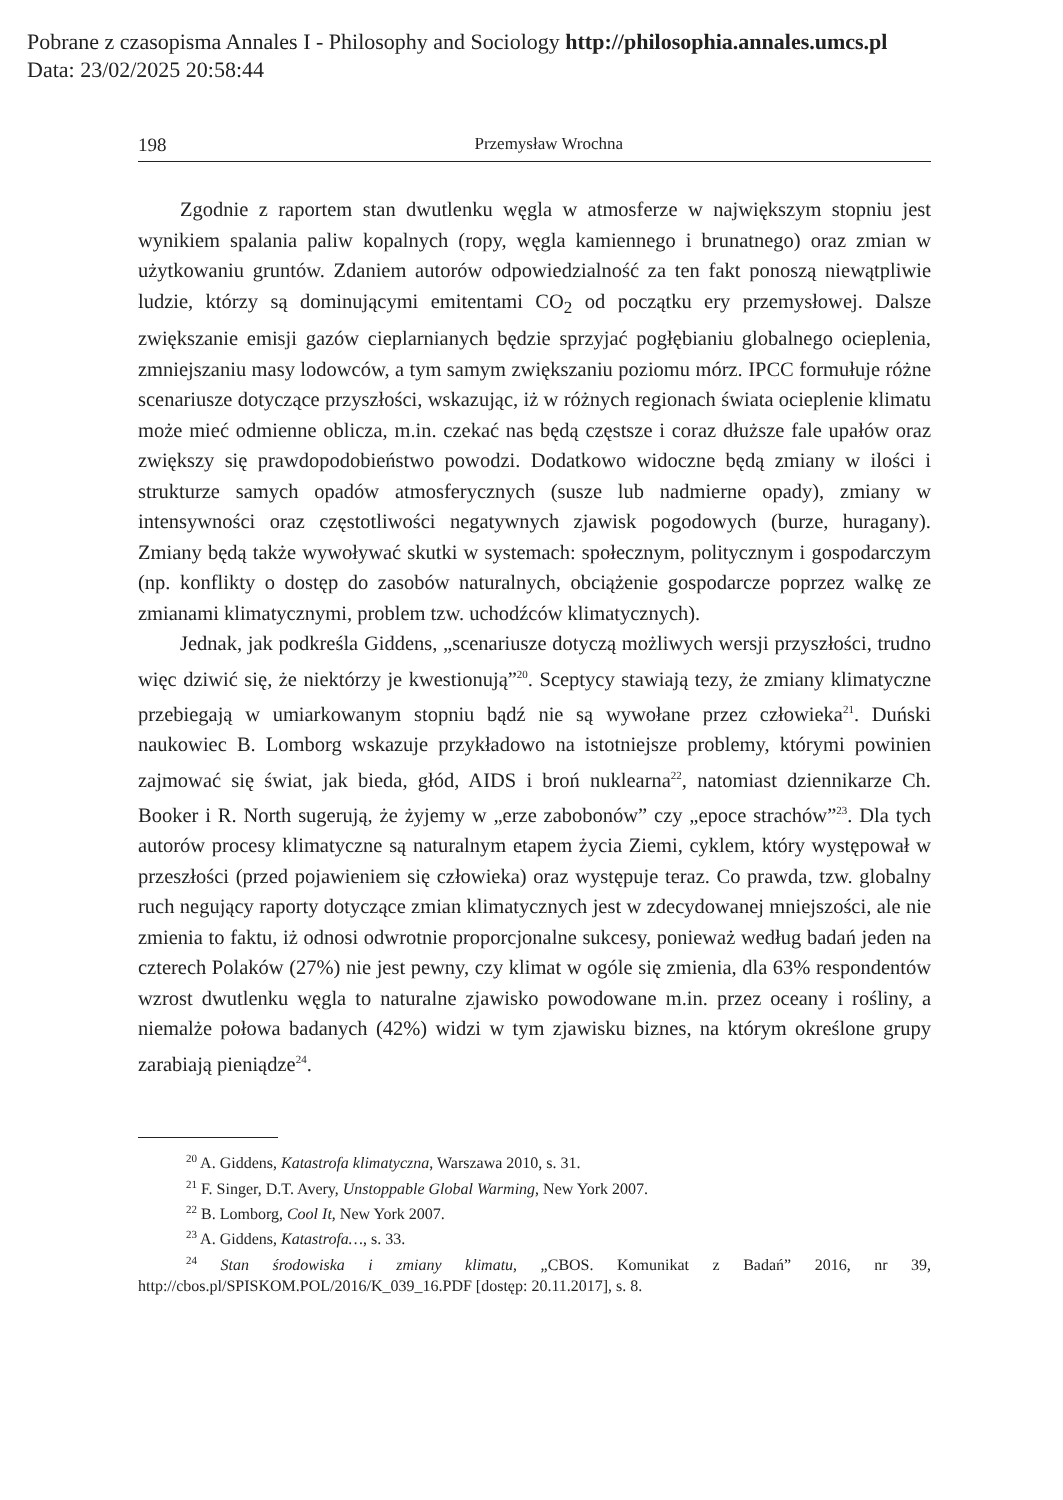Pobrane z czasopisma Annales I - Philosophy and Sociology http://philosophia.annales.umcs.pl
Data: 23/02/2025 20:58:44
198 Przemysław Wrochna
Zgodnie z raportem stan dwutlenku węgla w atmosferze w największym stopniu jest wynikiem spalania paliw kopalnych (ropy, węgla kamiennego i brunatnego) oraz zmian w użytkowaniu gruntów. Zdaniem autorów odpowiedzialność za ten fakt ponoszą niewątpliwie ludzie, którzy są dominującymi emitentami CO<sub>2</sub> od początku ery przemysłowej. Dalsze zwiększanie emisji gazów cieplarnianych będzie sprzyjać pogłębianiu globalnego ocieplenia, zmniejszaniu masy lodowców, a tym samym zwiększaniu poziomu mórz. IPCC formułuje różne scenariusze dotyczące przyszłości, wskazując, iż w różnych regionach świata ocieplenie klimatu może mieć odmienne oblicza, m.in. czekać nas będą częstsze i coraz dłuższe fale upałów oraz zwiększy się prawdopodobieństwo powodzi. Dodatkowo widoczne będą zmiany w ilości i strukturze samych opadów atmosferycznych (susze lub nadmierne opady), zmiany w intensywności oraz częstotliwości negatywnych zjawisk pogodowych (burze, huragany). Zmiany będą także wywoływać skutki w systemach: społecznym, politycznym i gospodarczym (np. konflikty o dostęp do zasobów naturalnych, obciążenie gospodarcze poprzez walkę ze zmianami klimatycznymi, problem tzw. uchodźców klimatycznych).
Jednak, jak podkreśla Giddens, „scenariusze dotyczą możliwych wersji przyszłości, trudno więc dziwić się, że niektórzy je kwestionują”<sup>20</sup>. Sceptycy stawiają tezy, że zmiany klimatyczne przebiegają w umiarkowanym stopniu bądź nie są wywołane przez człowieka<sup>21</sup>. Duński naukowiec B. Lomborg wskazuje przykładowo na istotniejsze problemy, którymi powinien zajmować się świat, jak bieda, głód, AIDS i broń nuklearna<sup>22</sup>, natomiast dziennikarze Ch. Booker i R. North sugerują, że żyjemy w „erze zabobonów” czy „epoce strachów”<sup>23</sup>. Dla tych autorów procesy klimatyczne są naturalnym etapem życia Ziemi, cyklem, który występował w przeszłości (przed pojawieniem się człowieka) oraz występuje teraz. Co prawda, tzw. globalny ruch negujący raporty dotyczące zmian klimatycznych jest w zdecydowanej mniejszości, ale nie zmienia to faktu, iż odnosi odwrotnie proporcjonalne sukcesy, ponieważ według badań jeden na czterech Polaków (27%) nie jest pewny, czy klimat w ogóle się zmienia, dla 63% respondentów wzrost dwutlenku węgla to naturalne zjawisko powodowane m.in. przez oceany i rośliny, a niemalże połowa badanych (42%) widzi w tym zjawisku biznes, na którym określone grupy zarabiają pieniądze<sup>24</sup>.
<sup>20</sup> A. Giddens, Katastrofa klimatyczna, Warszawa 2010, s. 31.
<sup>21</sup> F. Singer, D.T. Avery, Unstoppable Global Warming, New York 2007.
<sup>22</sup> B. Lomborg, Cool It, New York 2007.
<sup>23</sup> A. Giddens, Katastrofa…, s. 33.
<sup>24</sup> Stan środowiska i zmiany klimatu, „CBOS. Komunikat z Badań” 2016, nr 39, http://cbos.pl/SPISKOM.POL/2016/K_039_16.PDF [dostęp: 20.11.2017], s. 8.